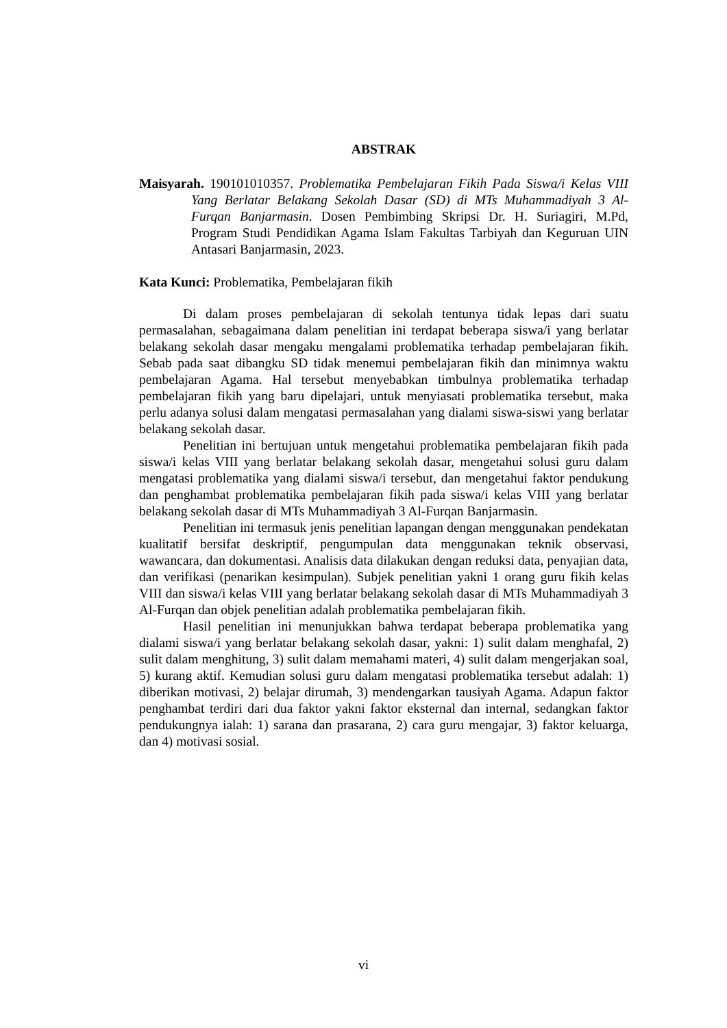ABSTRAK
Maisyarah. 190101010357. Problematika Pembelajaran Fikih Pada Siswa/i Kelas VIII Yang Berlatar Belakang Sekolah Dasar (SD) di MTs Muhammadiyah 3 Al-Furqan Banjarmasin. Dosen Pembimbing Skripsi Dr. H. Suriagiri, M.Pd, Program Studi Pendidikan Agama Islam Fakultas Tarbiyah dan Keguruan UIN Antasari Banjarmasin, 2023.
Kata Kunci: Problematika, Pembelajaran fikih
Di dalam proses pembelajaran di sekolah tentunya tidak lepas dari suatu permasalahan, sebagaimana dalam penelitian ini terdapat beberapa siswa/i yang berlatar belakang sekolah dasar mengaku mengalami problematika terhadap pembelajaran fikih. Sebab pada saat dibangku SD tidak menemui pembelajaran fikih dan minimnya waktu pembelajaran Agama. Hal tersebut menyebabkan timbulnya problematika terhadap pembelajaran fikih yang baru dipelajari, untuk menyiasati problematika tersebut, maka perlu adanya solusi dalam mengatasi permasalahan yang dialami siswa-siswi yang berlatar belakang sekolah dasar.
Penelitian ini bertujuan untuk mengetahui problematika pembelajaran fikih pada siswa/i kelas VIII yang berlatar belakang sekolah dasar, mengetahui solusi guru dalam mengatasi problematika yang dialami siswa/i tersebut, dan mengetahui faktor pendukung dan penghambat problematika pembelajaran fikih pada siswa/i kelas VIII yang berlatar belakang sekolah dasar di MTs Muhammadiyah 3 Al-Furqan Banjarmasin.
Penelitian ini termasuk jenis penelitian lapangan dengan menggunakan pendekatan kualitatif bersifat deskriptif, pengumpulan data menggunakan teknik observasi, wawancara, dan dokumentasi. Analisis data dilakukan dengan reduksi data, penyajian data, dan verifikasi (penarikan kesimpulan). Subjek penelitian yakni 1 orang guru fikih kelas VIII dan siswa/i kelas VIII yang berlatar belakang sekolah dasar di MTs Muhammadiyah 3 Al-Furqan dan objek penelitian adalah problematika pembelajaran fikih.
Hasil penelitian ini menunjukkan bahwa terdapat beberapa problematika yang dialami siswa/i yang berlatar belakang sekolah dasar, yakni: 1) sulit dalam menghafal, 2) sulit dalam menghitung, 3) sulit dalam memahami materi, 4) sulit dalam mengerjakan soal, 5) kurang aktif. Kemudian solusi guru dalam mengatasi problematika tersebut adalah: 1) diberikan motivasi, 2) belajar dirumah, 3) mendengarkan tausiyah Agama. Adapun faktor penghambat terdiri dari dua faktor yakni faktor eksternal dan internal, sedangkan faktor pendukungnya ialah: 1) sarana dan prasarana, 2) cara guru mengajar, 3) faktor keluarga, dan 4) motivasi sosial.
vi